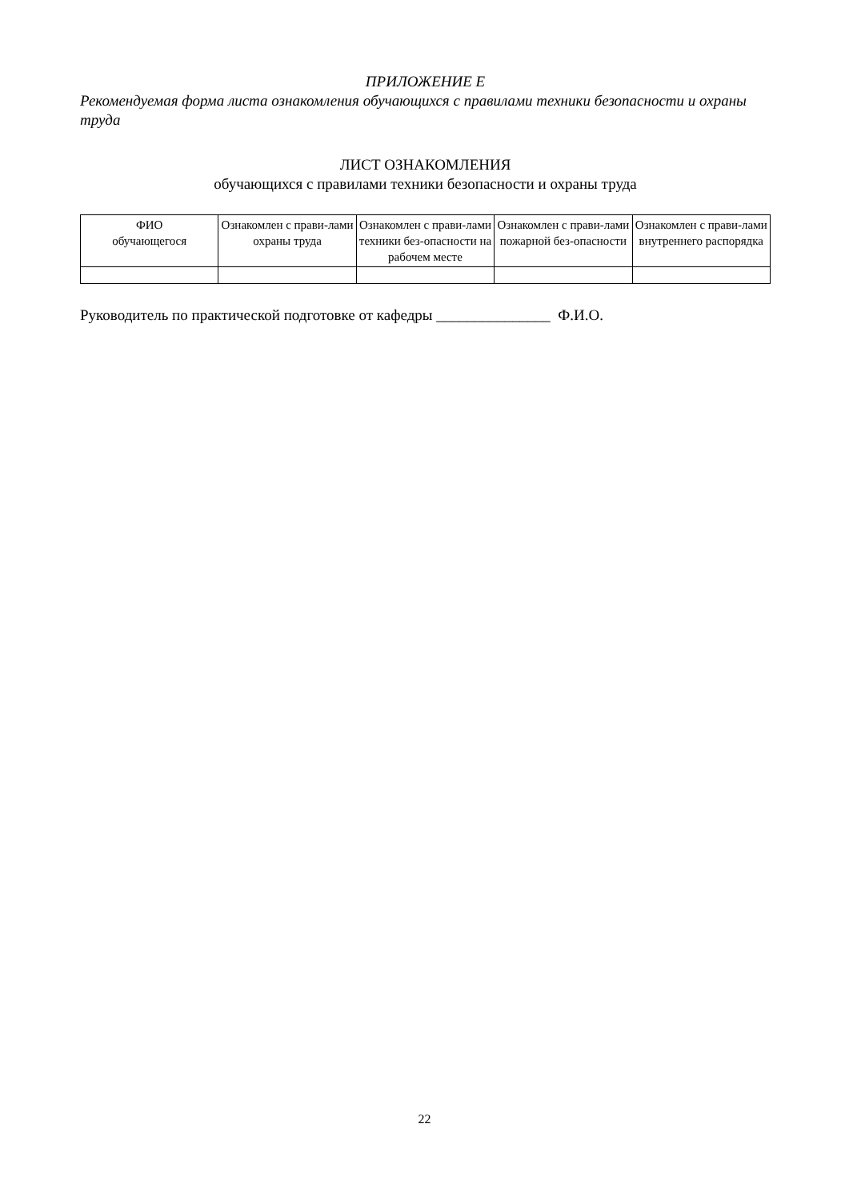ПРИЛОЖЕНИЕ Е
Рекомендуемая форма листа ознакомления обучающихся с правилами техники безопасности и охраны труда
ЛИСТ ОЗНАКОМЛЕНИЯ
обучающихся с правилами техники безопасности и охраны труда
| ФИО обучающегося | Ознакомлен с прави-лами охраны труда | Ознакомлен с прави-лами техники без-опасности на рабочем месте | Ознакомлен с прави-лами пожарной без-опасности | Ознакомлен с прави-лами внутреннего распорядка |
| --- | --- | --- | --- | --- |
Руководитель по практической подготовке от кафедры _______________ Ф.И.О.
22